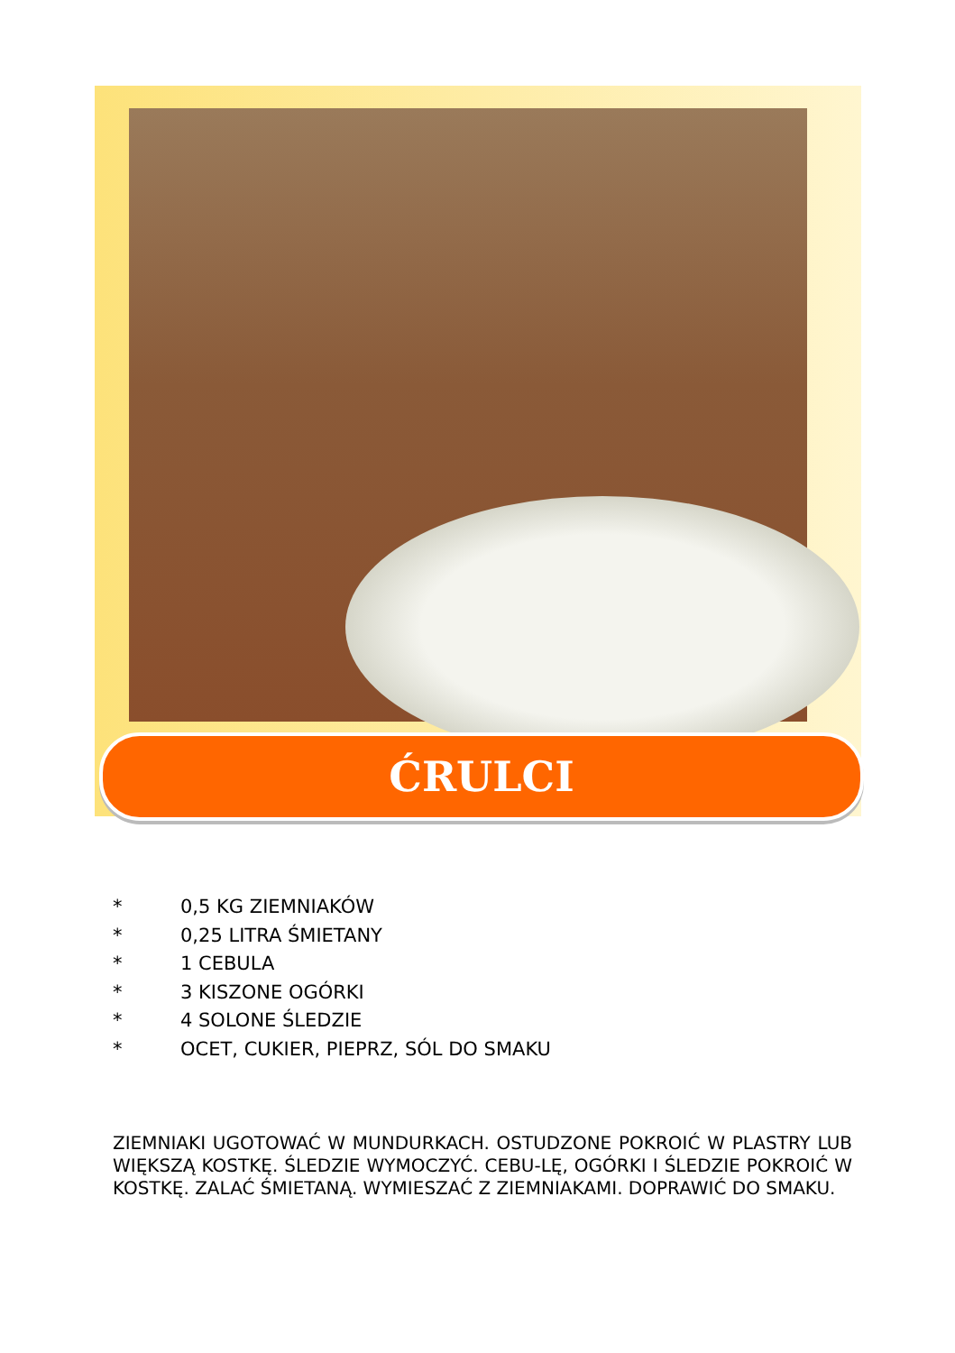ĆRULCI
* 0,5 KG ZIEMNIAKÓW
* 0,25 LITRA ŚMIETANY
* 1 CEBULA
* 3 KISZONE OGÓRKI
* 4 SOLONE ŚLEDZIE
* OCET, CUKIER, PIEPRZ, SÓL DO SMAKU
ZIEMNIAKI UGOTOWAĆ W MUNDURKACH. OSTUDZONE POKROIĆ W PLASTRY LUB WIĘKSZĄ KOSTKĘ. ŚLEDZIE WYMOCZYĆ. CEBU-LĘ, OGÓRKI I ŚLEDZIE POKROIĆ W KOSTKĘ. ZALAĆ ŚMIETANĄ. WYMIESZAĆ Z ZIEMNIAKAMI. DOPRAWIĆ DO SMAKU.